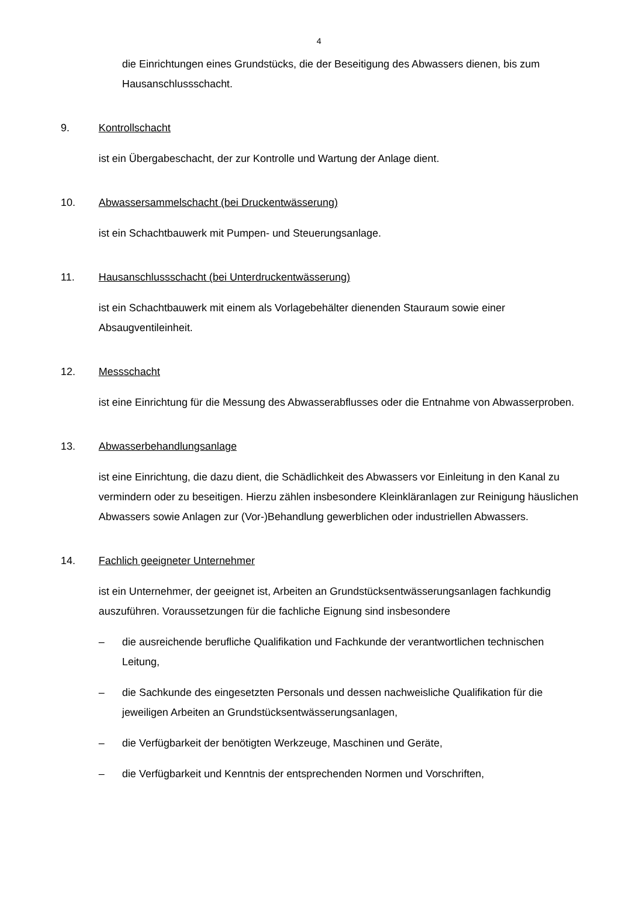4
die Einrichtungen eines Grundstücks, die der Beseitigung des Abwassers dienen, bis zum Hausanschlussschacht.
9. Kontrollschacht
ist ein Übergabeschacht, der zur Kontrolle und Wartung der Anlage dient.
10. Abwassersammelschacht (bei Druckentwässerung)
ist ein Schachtbauwerk mit Pumpen- und Steuerungsanlage.
11. Hausanschlussschacht (bei Unterdruckentwässerung)
ist ein Schachtbauwerk mit einem als Vorlagebehälter dienenden Stauraum sowie einer Absaugventileinheit.
12. Messschacht
ist eine Einrichtung für die Messung des Abwasserabflusses oder die Entnahme von Abwasserproben.
13. Abwasserbehandlungsanlage
ist eine Einrichtung, die dazu dient, die Schädlichkeit des Abwassers vor Einleitung in den Kanal zu vermindern oder zu beseitigen. Hierzu zählen insbesondere Kleinkläranlagen zur Reinigung häuslichen Abwassers sowie Anlagen zur (Vor-)Behandlung gewerblichen oder industriellen Abwassers.
14. Fachlich geeigneter Unternehmer
ist ein Unternehmer, der geeignet ist, Arbeiten an Grundstücksentwässerungsanlagen fachkundig auszuführen. Voraussetzungen für die fachliche Eignung sind insbesondere
– die ausreichende berufliche Qualifikation und Fachkunde der verantwortlichen technischen Leitung,
– die Sachkunde des eingesetzten Personals und dessen nachweisliche Qualifikation für die jeweiligen Arbeiten an Grundstücksentwässerungsanlagen,
– die Verfügbarkeit der benötigten Werkzeuge, Maschinen und Geräte,
– die Verfügbarkeit und Kenntnis der entsprechenden Normen und Vorschriften,